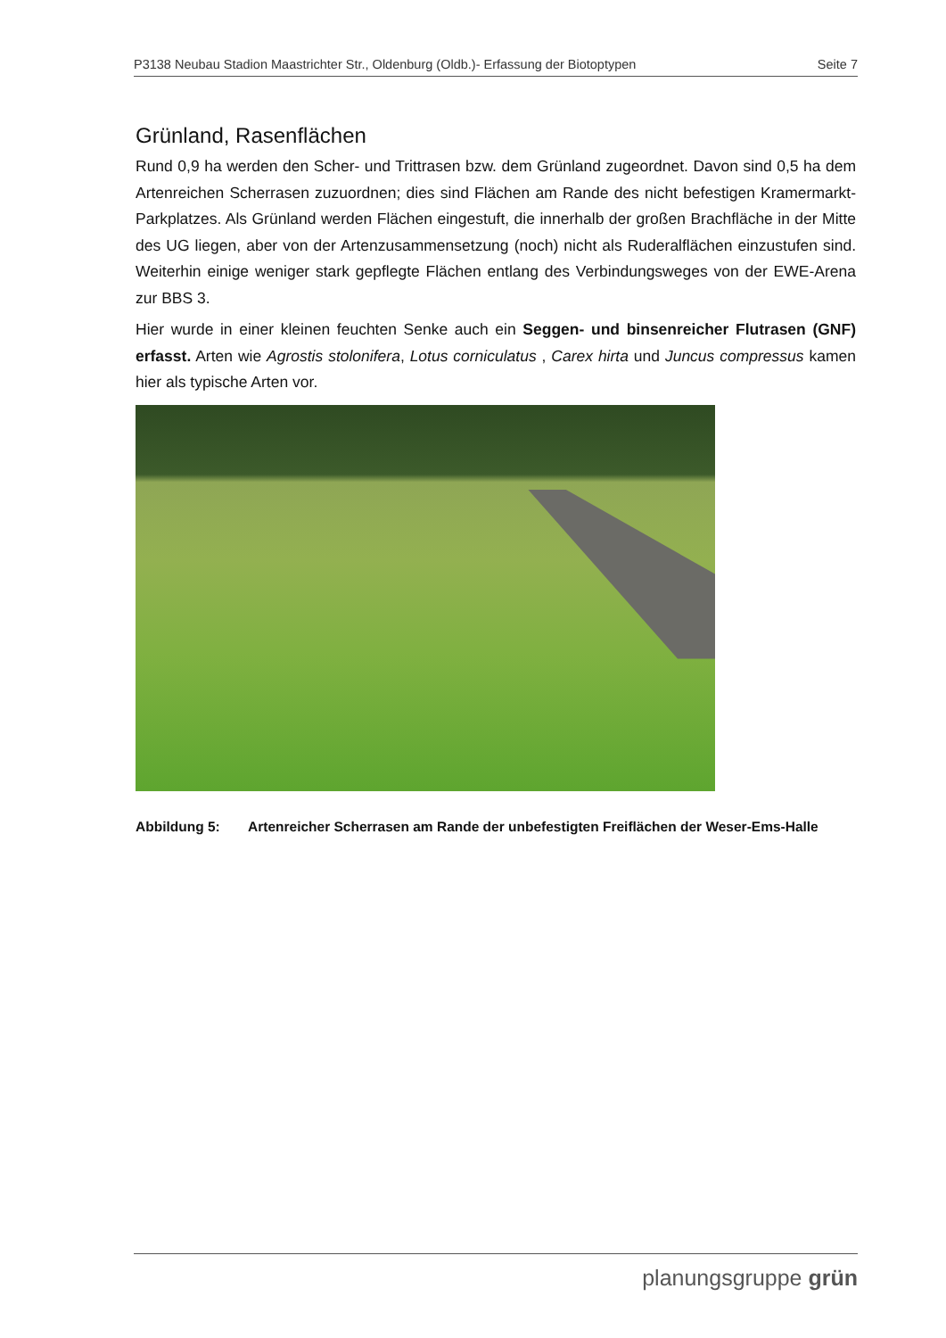P3138 Neubau Stadion Maastrichter Str., Oldenburg (Oldb.)- Erfassung der Biotoptypen Seite 7
Grünland, Rasenflächen
Rund 0,9 ha werden den Scher- und Trittrasen bzw. dem Grünland zugeordnet. Davon sind 0,5 ha dem Artenreichen Scherrasen zuzuordnen; dies sind Flächen am Rande des nicht befestigen Kramermarkt-Parkplatzes. Als Grünland werden Flächen eingestuft, die innerhalb der großen Brachfläche in der Mitte des UG liegen, aber von der Artenzusammensetzung (noch) nicht als Ruderalflächen einzustufen sind. Weiterhin einige weniger stark gepflegte Flächen entlang des Verbindungsweges von der EWE-Arena zur BBS 3.
Hier wurde in einer kleinen feuchten Senke auch ein Seggen- und binsenreicher Flutrasen (GNF) erfasst. Arten wie Agrostis stolonifera, Lotus corniculatus , Carex hirta und Juncus compressus kamen hier als typische Arten vor.
Abbildung 5: Artenreicher Scherrasen am Rande der unbefestigten Freiflächen der Weser-Ems-Halle
planungsgruppe grün